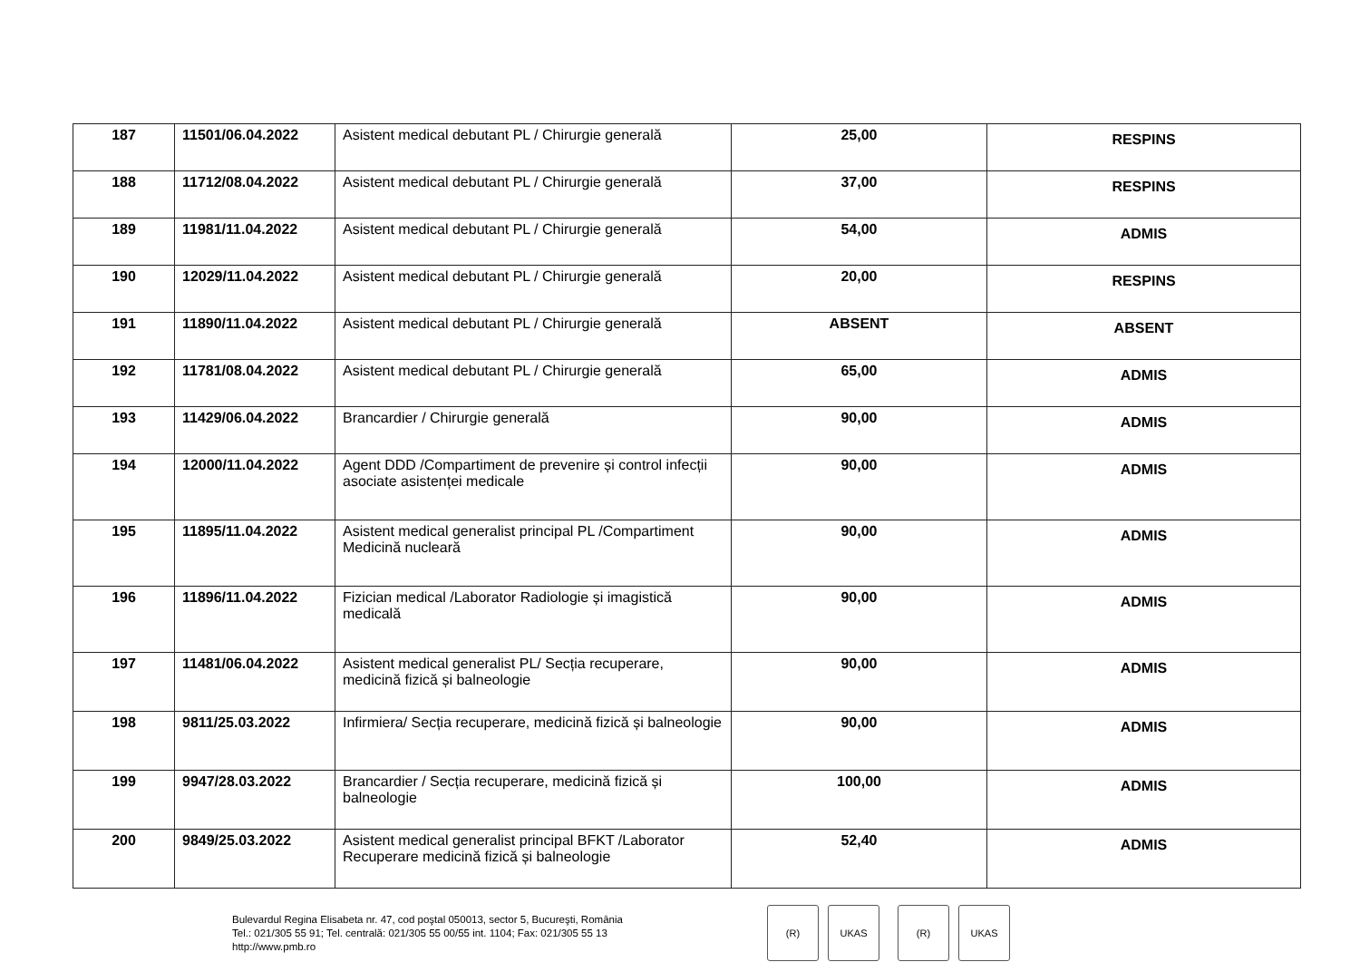| 187 | 11501/06.04.2022 | Asistent medical debutant PL / Chirurgie generală | 25,00 | RESPINS |
| 188 | 11712/08.04.2022 | Asistent medical debutant PL / Chirurgie generală | 37,00 | RESPINS |
| 189 | 11981/11.04.2022 | Asistent medical debutant PL / Chirurgie generală | 54,00 | ADMIS |
| 190 | 12029/11.04.2022 | Asistent medical debutant PL / Chirurgie generală | 20,00 | RESPINS |
| 191 | 11890/11.04.2022 | Asistent medical debutant PL / Chirurgie generală | ABSENT | ABSENT |
| 192 | 11781/08.04.2022 | Asistent medical debutant PL / Chirurgie generală | 65,00 | ADMIS |
| 193 | 11429/06.04.2022 | Brancardier / Chirurgie generală | 90,00 | ADMIS |
| 194 | 12000/11.04.2022 | Agent DDD /Compartiment de prevenire și control infecții asociate asistenței medicale | 90,00 | ADMIS |
| 195 | 11895/11.04.2022 | Asistent medical generalist principal PL /Compartiment Medicină nucleară | 90,00 | ADMIS |
| 196 | 11896/11.04.2022 | Fizician medical /Laborator Radiologie și imagistică medicală | 90,00 | ADMIS |
| 197 | 11481/06.04.2022 | Asistent medical generalist PL/ Secția recuperare, medicină fizică și balneologie | 90,00 | ADMIS |
| 198 | 9811/25.03.2022 | Infirmiera/ Secția recuperare, medicină fizică și balneologie | 90,00 | ADMIS |
| 199 | 9947/28.03.2022 | Brancardier / Secția recuperare, medicină fizică și balneologie | 100,00 | ADMIS |
| 200 | 9849/25.03.2022 | Asistent medical generalist principal BFKT /Laborator Recuperare medicină fizică și balneologie | 52,40 | ADMIS |
Bulevardul Regina Elisabeta nr. 47, cod poştal 050013, sector 5, Bucureşti, România
Tel.: 021/305 55 91; Tel. centrală: 021/305 55 00/55 int. 1104; Fax: 021/305 55 13
http://www.pmb.ro
(R) UKAS (R) UKAS